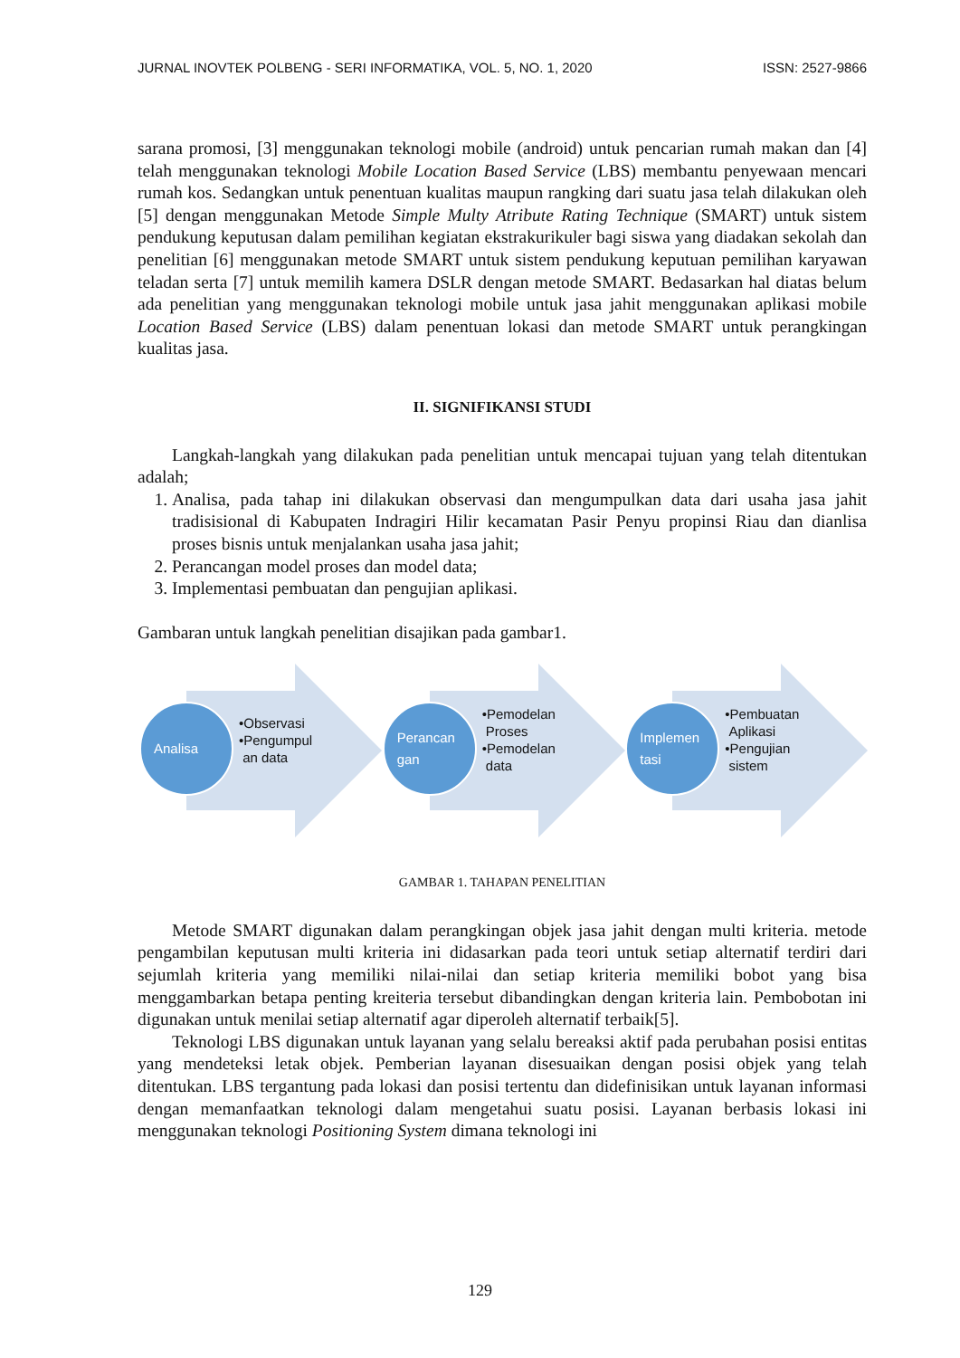JURNAL INOVTEK POLBENG - SERI INFORMATIKA, VOL. 5, NO. 1, 2020 ISSN: 2527-9866
sarana promosi, [3] menggunakan teknologi mobile (android) untuk pencarian rumah makan dan [4] telah menggunakan teknologi Mobile Location Based Service (LBS) membantu penyewaan mencari rumah kos. Sedangkan untuk penentuan kualitas maupun rangking dari suatu jasa telah dilakukan oleh [5] dengan menggunakan Metode Simple Multy Atribute Rating Technique (SMART) untuk sistem pendukung keputusan dalam pemilihan kegiatan ekstrakurikuler bagi siswa yang diadakan sekolah dan penelitian [6] menggunakan metode SMART untuk sistem pendukung keputuan pemilihan karyawan teladan serta [7] untuk memilih kamera DSLR dengan metode SMART. Bedasarkan hal diatas belum ada penelitian yang menggunakan teknologi mobile untuk jasa jahit menggunakan aplikasi mobile Location Based Service (LBS) dalam penentuan lokasi dan metode SMART untuk perangkingan kualitas jasa.
II. SIGNIFIKANSI STUDI
Langkah-langkah yang dilakukan pada penelitian untuk mencapai tujuan yang telah ditentukan adalah;
1. Analisa, pada tahap ini dilakukan observasi dan mengumpulkan data dari usaha jasa jahit tradisisional di Kabupaten Indragiri Hilir kecamatan Pasir Penyu propinsi Riau dan dianlisa proses bisnis untuk menjalankan usaha jasa jahit;
2. Perancangan model proses dan model data;
3. Implementasi pembuatan dan pengujian aplikasi.
Gambaran untuk langkah penelitian disajikan pada gambar1.
Analisa
•Observasi
•Pengumpul
an data
Perancan
gan
•Pemodelan
Proses
•Pemodelan
data
Implemen
tasi
•Pembuatan
Aplikasi
•Pengujian
sistem
GAMBAR 1. TAHAPAN PENELITIAN
Metode SMART digunakan dalam perangkingan objek jasa jahit dengan multi kriteria. metode pengambilan keputusan multi kriteria ini didasarkan pada teori untuk setiap alternatif terdiri dari sejumlah kriteria yang memiliki nilai-nilai dan setiap kriteria memiliki bobot yang bisa menggambarkan betapa penting kreiteria tersebut dibandingkan dengan kriteria lain. Pembobotan ini digunakan untuk menilai setiap alternatif agar diperoleh alternatif terbaik[5].
Teknologi LBS digunakan untuk layanan yang selalu bereaksi aktif pada perubahan posisi entitas yang mendeteksi letak objek. Pemberian layanan disesuaikan dengan posisi objek yang telah ditentukan. LBS tergantung pada lokasi dan posisi tertentu dan didefinisikan untuk layanan informasi dengan memanfaatkan teknologi dalam mengetahui suatu posisi. Layanan berbasis lokasi ini menggunakan teknologi Positioning System dimana teknologi ini
129